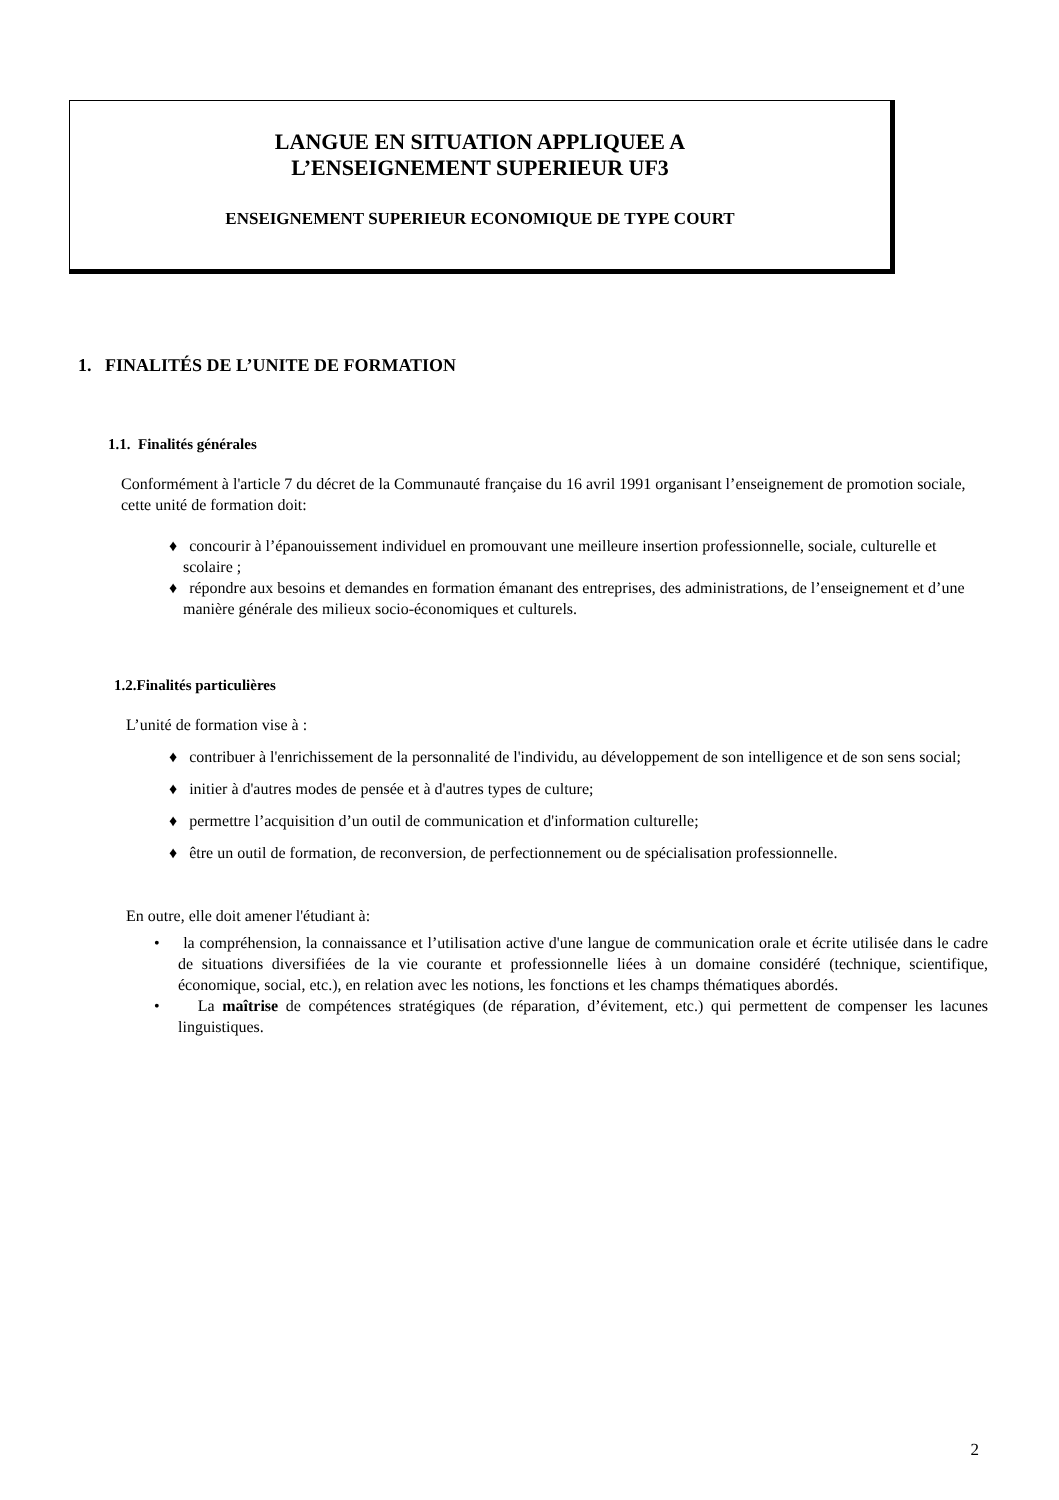LANGUE EN SITUATION APPLIQUEE A
L’ENSEIGNEMENT SUPERIEUR UF3
ENSEIGNEMENT SUPERIEUR ECONOMIQUE DE TYPE COURT
1. FINALITÉS DE L’UNITE DE FORMATION
1.1. Finalités générales
Conformément à l'article 7 du décret de la Communauté française du 16 avril 1991 organisant l’enseignement de promotion sociale, cette unité de formation doit:
♦ concourir à l’épanouissement individuel en promouvant une meilleure insertion professionnelle, sociale, culturelle et scolaire ;
♦ répondre aux besoins et demandes en formation émanant des entreprises, des administrations, de l’enseignement et d’une manière générale des milieux socio-économiques et culturels.
1.2.Finalités particulières
L’unité de formation vise à :
♦ contribuer à l'enrichissement de la personnalité de l'individu, au développement de son intelligence et de son sens social;
♦ initier à d'autres modes de pensée et à d'autres types de culture;
♦ permettre l’acquisition d’un outil de communication et d'information culturelle;
♦ être un outil de formation, de reconversion, de perfectionnement ou de spécialisation professionnelle.
En outre, elle doit amener l'étudiant à:
• la compréhension, la connaissance et l’utilisation active d'une langue de communication orale et écrite utilisée dans le cadre de situations diversifiées de la vie courante et professionnelle liées à un domaine considéré (technique, scientifique, économique, social, etc.), en relation avec les notions, les fonctions et les champs thématiques abordés.
• La maîtrise de compétences stratégiques (de réparation, d’évitement, etc.) qui permettent de compenser les lacunes linguistiques.
2